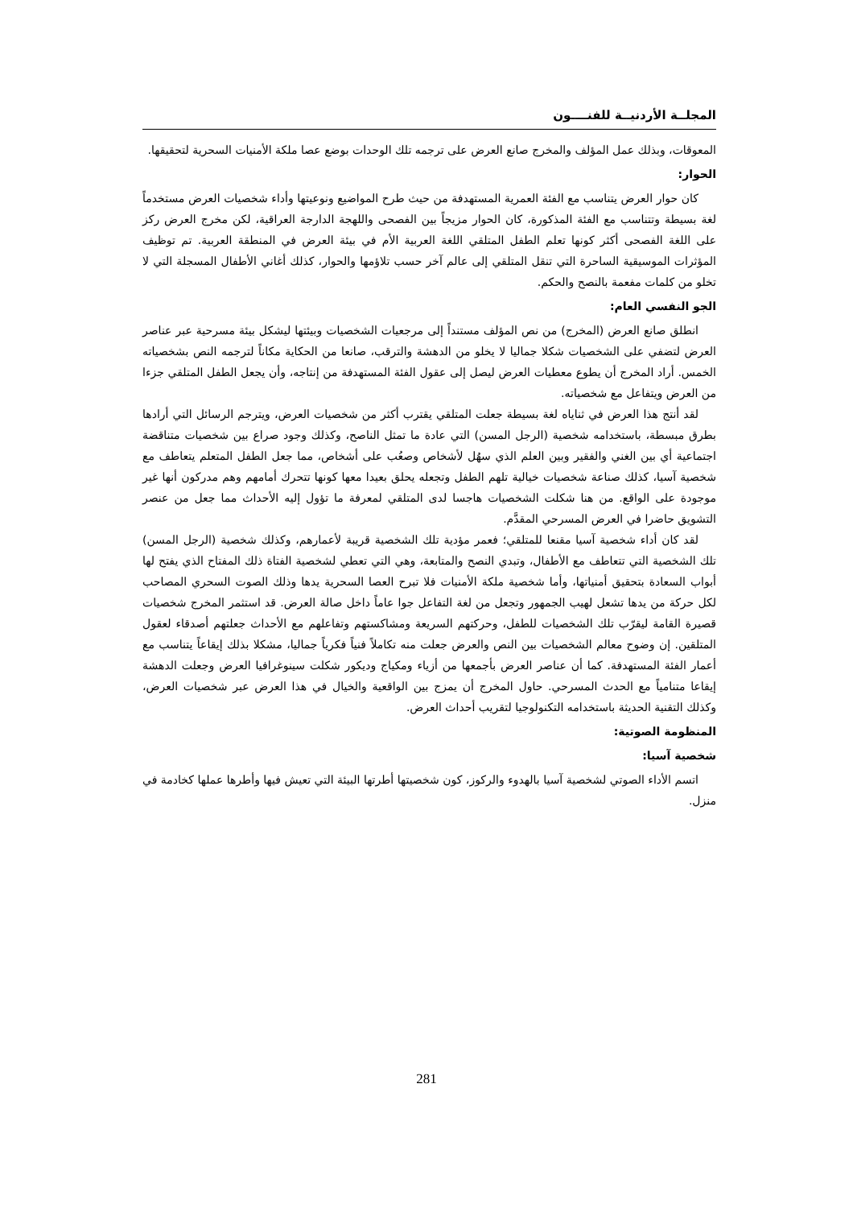المجلــة الأردنيــة للفنــــون
المعوقات، وبذلك عمل المؤلف والمخرج صانع العرض على ترجمه تلك الوحدات بوضع عصا ملكة الأمنيات السحرية لتحقيقها.
الحوار:
كان حوار العرض يتناسب مع الفئة العمرية المستهدفة من حيث طرح المواضيع ونوعيتها وأداء شخصيات العرض مستخدماً لغة بسيطة وتتناسب مع الفئة المذكورة، كان الحوار مزيجاً بين الفصحى واللهجة الدارجة العراقية، لكن مخرج العرض ركز على اللغة الفصحى أكثر كونها تعلم الطفل المتلقي اللغة العربية الأم في بيئة العرض في المنطقة العربية. تم توظيف المؤثرات الموسيقية الساحرة التي تنقل المتلقي إلى عالم آخر حسب تلاؤمها والحوار، كذلك أغاني الأطفال المسجلة التي لا تخلو من كلمات مفعمة بالنصح والحكم.
الجو النفسي العام:
انطلق صانع العرض (المخرج) من نص المؤلف مستنداً إلى مرجعيات الشخصيات وبيئتها ليشكل بيئة مسرحية عبر عناصر العرض لتضفي على الشخصيات شكلا جماليا لا يخلو من الدهشة والترقب، صانعا من الحكاية مكاناً لترجمه النص بشخصياته الخمس. أراد المخرج أن يطوع معطيات العرض ليصل إلى عقول الفئة المستهدفة من إنتاجه، وأن يجعل الطفل المتلقي جزءا من العرض ويتفاعل مع شخصياته.
لقد أنتج هذا العرض في ثناياه لغة بسيطة جعلت المتلقي يقترب أكثر من شخصيات العرض، ويترجم الرسائل التي أرادها بطرق مبسطة، باستخدامه شخصية (الرجل المسن) التي عادة ما تمثل الناصح، وكذلك وجود صراع بين شخصيات متناقضة اجتماعية أي بين الغني والفقير وبين العلم الذي سهُل لأشخاص وصعُب على أشخاص، مما جعل الطفل المتعلم يتعاطف مع شخصية آسيا، كذلك صناعة شخصيات خيالية تلهم الطفل وتجعله يحلق بعيدا معها كونها تتحرك أمامهم وهم مدركون أنها غير موجودة على الواقع. من هنا شكلت الشخصيات هاجسا لدى المتلقي لمعرفة ما تؤول إليه الأحداث مما جعل من عنصر التشويق حاضرا في العرض المسرحي المقدَّم.
لقد كان أداء شخصية آسيا مقنعا للمتلقي؛ فعمر مؤدية تلك الشخصية قريبة لأعمارهم، وكذلك شخصية (الرجل المسن) تلك الشخصية التي تتعاطف مع الأطفال، وتبدي النصح والمتابعة، وهي التي تعطي لشخصية الفتاة ذلك المفتاح الذي يفتح لها أبواب السعادة بتحقيق أمنياتها، وأما شخصية ملكة الأمنيات فلا تبرح العصا السحرية يدها وذلك الصوت السحري المصاحب لكل حركة من يدها تشعل لهيب الجمهور وتجعل من لغة التفاعل جوا عاماً داخل صالة العرض. قد استثمر المخرج شخصيات قصيرة القامة ليقرّب تلك الشخصيات للطفل، وحركتهم السريعة ومشاكستهم وتفاعلهم مع الأحداث جعلتهم أصدقاء لعقول المتلقين. إن وضوح معالم الشخصيات بين النص والعرض جعلت منه تكاملاً فنياً فكرياً جماليا، مشكلا بذلك إيقاعاً يتناسب مع أعمار الفئة المستهدفة. كما أن عناصر العرض بأجمعها من أزياء ومكياج وديكور شكلت سينوغرافيا العرض وجعلت الدهشة إيقاعا متنامياً مع الحدث المسرحي. حاول المخرج أن يمزج بين الواقعية والخيال في هذا العرض عبر شخصيات العرض، وكذلك التقنية الحديثة باستخدامه التكنولوجيا لتقريب أحداث العرض.
المنظومة الصوتية:
شخصية آسيا:
اتسم الأداء الصوتي لشخصية آسيا بالهدوء والركوز، كون شخصيتها أطرتها البيئة التي تعيش فيها وأطرها عملها كخادمة في منزل.
281